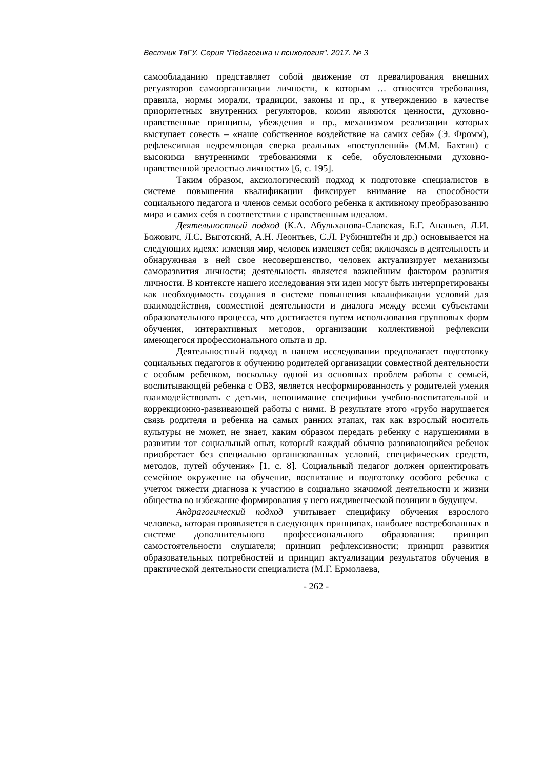Вестник ТвГУ. Серия "Педагогика и психология". 2017. № 3
самообладанию представляет собой движение от превалирования внешних регуляторов самоорганизации личности, к которым … относятся требования, правила, нормы морали, традиции, законы и пр., к утверждению в качестве приоритетных внутренних регуляторов, коими являются ценности, духовно-нравственные принципы, убеждения и пр., механизмом реализации которых выступает совесть – «наше собственное воздействие на самих себя» (Э. Фромм), рефлексивная недремлющая сверка реальных «поступлений» (М.М. Бахтин) с высокими внутренними требованиями к себе, обусловленными духовно-нравственной зрелостью личности» [6, с. 195].
Таким образом, аксиологический подход к подготовке специалистов в системе повышения квалификации фиксирует внимание на способности социального педагога и членов семьи особого ребенка к активному преобразованию мира и самих себя в соответствии с нравственным идеалом.
Деятельностный подход (К.А. Абульханова-Славская, Б.Г. Ананьев, Л.И. Божович, Л.С. Выготский, А.Н. Леонтьев, С.Л. Рубинштейн и др.) основывается на следующих идеях: изменяя мир, человек изменяет себя; включаясь в деятельность и обнаруживая в ней свое несовершенство, человек актуализирует механизмы саморазвития личности; деятельность является важнейшим фактором развития личности. В контексте нашего исследования эти идеи могут быть интерпретированы как необходимость создания в системе повышения квалификации условий для взаимодействия, совместной деятельности и диалога между всеми субъектами образовательного процесса, что достигается путем использования групповых форм обучения, интерактивных методов, организации коллективной рефлексии имеющегося профессионального опыта и др.
Деятельностный подход в нашем исследовании предполагает подготовку социальных педагогов к обучению родителей организации совместной деятельности с особым ребенком, поскольку одной из основных проблем работы с семьей, воспитывающей ребенка с ОВЗ, является несформированность у родителей умения взаимодействовать с детьми, непонимание специфики учебно-воспитательной и коррекционно-развивающей работы с ними. В результате этого «грубо нарушается связь родителя и ребенка на самых ранних этапах, так как взрослый носитель культуры не может, не знает, каким образом передать ребенку с нарушениями в развитии тот социальный опыт, который каждый обычно развивающийся ребенок приобретает без специально организованных условий, специфических средств, методов, путей обучения» [1, с. 8]. Социальный педагог должен ориентировать семейное окружение на обучение, воспитание и подготовку особого ребенка с учетом тяжести диагноза к участию в социально значимой деятельности и жизни общества во избежание формирования у него иждивенческой позиции в будущем.
Андрагогический подход учитывает специфику обучения взрослого человека, которая проявляется в следующих принципах, наиболее востребованных в системе дополнительного профессионального образования: принцип самостоятельности слушателя; принцип рефлексивности; принцип развития образовательных потребностей и принцип актуализации результатов обучения в практической деятельности специалиста (М.Г. Ермолаева,
- 262 -